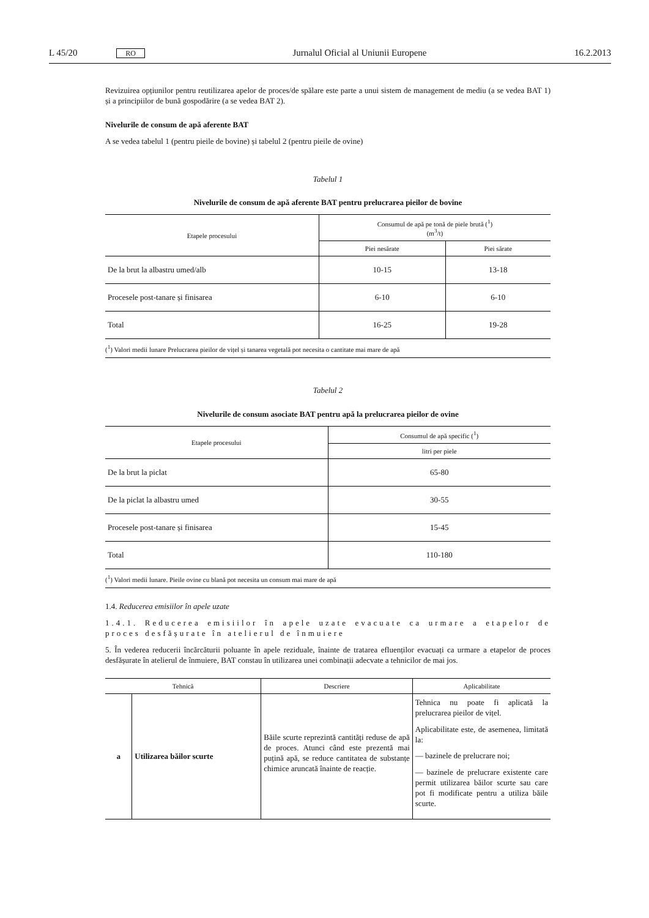L 45/20 RO Jurnalul Oficial al Uniunii Europene 16.2.2013
Revizuirea opțiunilor pentru reutilizarea apelor de proces/de spălare este parte a unui sistem de management de mediu (a se vedea BAT 1) și a principiilor de bună gospodărire (a se vedea BAT 2).
Nivelurile de consum de apă aferente BAT
A se vedea tabelul 1 (pentru pieile de bovine) și tabelul 2 (pentru pieile de ovine)
Tabelul 1
Nivelurile de consum de apă aferente BAT pentru prelucrarea pieilor de bovine
| Etapele procesului | Consumul de apă pe tonă de piele brută (<sup>1</sup>) (m<sup>3</sup>/t) | |
| --- | --- | --- |
| | Piei nesărate | Piei sărate |
| De la brut la albastru umed/alb | 10-15 | 13-18 |
| Procesele post-tanare și finisarea | 6-10 | 6-10 |
| Total | 16-25 | 19-28 |
| (<sup>1</sup>) Valori medii lunare Prelucrarea pieilor de vițel și tanarea vegetală pot necesita o cantitate mai mare de apă | | |
Tabelul 2
Nivelurile de consum asociate BAT pentru apă la prelucrarea pieilor de ovine
| Etapele procesului | Consumul de apă specific (<sup>1</sup>) |
| --- | --- |
| | litri per piele |
| De la brut la piclat | 65-80 |
| De la piclat la albastru umed | 30-55 |
| Procesele post-tanare și finisarea | 15-45 |
| Total | 110-180 |
| (<sup>1</sup>) Valori medii lunare. Pieile ovine cu blană pot necesita un consum mai mare de apă | |
1.4. Reducerea emisiilor în apele uzate
1.4.1. Reducerea emisiilor în apele uzate evacuate ca urmare a etapelor de proces desfășurate în atelierul de înmuiere
5. În vederea reducerii încărcăturii poluante în apele reziduale, înainte de tratarea efluenților evacuați ca urmare a etapelor de proces desfășurate în atelierul de înmuiere, BAT constau în utilizarea unei combinații adecvate a tehnicilor de mai jos.
| Tehnică | | Descriere | Aplicabilitate |
| --- | --- | --- | --- |
| a | Utilizarea băilor scurte | Băile scurte reprezintă cantități reduse de apă de proces. Atunci când este prezentă mai puțină apă, se reduce cantitatea de substanțe chimice aruncată înainte de reacție. | Tehnica nu poate fi aplicată la prelucrarea pieilor de vițel. Aplicabilitate este, de asemenea, limitată la: — bazinele de prelucrare noi; — bazinele de prelucrare existente care permit utilizarea băilor scurte sau care pot fi modificate pentru a utiliza băile scurte. |